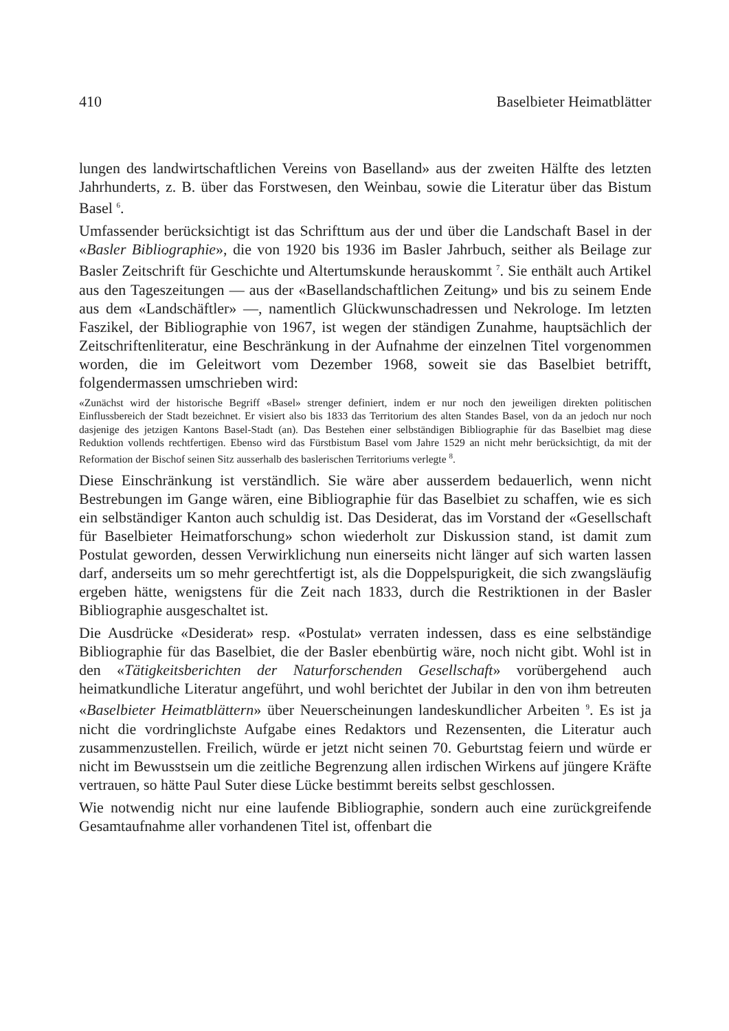410 Baselbieter Heimatblätter
lungen des landwirtschaftlichen Vereins von Baselland» aus der zweiten Hälfte des letzten Jahrhunderts, z. B. über das Forstwesen, den Weinbau, sowie die Literatur über das Bistum Basel <sup>6</sup>.
Umfassender berücksichtigt ist das Schrifttum aus der und über die Landschaft Basel in der «Basler Bibliographie», die von 1920 bis 1936 im Basler Jahrbuch, seither als Beilage zur Basler Zeitschrift für Geschichte und Altertumskunde herauskommt <sup>7</sup>. Sie enthält auch Artikel aus den Tageszeitungen — aus der «Basellandschaftlichen Zeitung» und bis zu seinem Ende aus dem «Landschäftler» —, namentlich Glückwunschadressen und Nekrologe. Im letzten Faszikel, der Bibliographie von 1967, ist wegen der ständigen Zunahme, hauptsächlich der Zeitschriftenliteratur, eine Beschränkung in der Aufnahme der einzelnen Titel vorgenommen worden, die im Geleitwort vom Dezember 1968, soweit sie das Baselbiet betrifft, folgendermassen umschrieben wird:
«Zunächst wird der historische Begriff «Basel» strenger definiert, indem er nur noch den jeweiligen direkten politischen Einflussbereich der Stadt bezeichnet. Er visiert also bis 1833 das Territorium des alten Standes Basel, von da an jedoch nur noch dasjenige des jetzigen Kantons Basel-Stadt (an). Das Bestehen einer selbständigen Bibliographie für das Baselbiet mag diese Reduktion vollends rechtfertigen. Ebenso wird das Fürstbistum Basel vom Jahre 1529 an nicht mehr berücksichtigt, da mit der Reformation der Bischof seinen Sitz ausserhalb des baslerischen Territoriums verlegte <sup>8</sup>.
Diese Einschränkung ist verständlich. Sie wäre aber ausserdem bedauerlich, wenn nicht Bestrebungen im Gange wären, eine Bibliographie für das Baselbiet zu schaffen, wie es sich ein selbständiger Kanton auch schuldig ist. Das Desiderat, das im Vorstand der «Gesellschaft für Baselbieter Heimatforschung» schon wiederholt zur Diskussion stand, ist damit zum Postulat geworden, dessen Verwirklichung nun einerseits nicht länger auf sich warten lassen darf, anderseits um so mehr gerechtfertigt ist, als die Doppelspurigkeit, die sich zwangsläufig ergeben hätte, wenigstens für die Zeit nach 1833, durch die Restriktionen in der Basler Bibliographie ausgeschaltet ist.
Die Ausdrücke «Desiderat» resp. «Postulat» verraten indessen, dass es eine selbständige Bibliographie für das Baselbiet, die der Basler ebenbürtig wäre, noch nicht gibt. Wohl ist in den «Tätigkeitsberichten der Naturforschenden Gesellschaft» vorübergehend auch heimatkundliche Literatur angeführt, und wohl berichtet der Jubilar in den von ihm betreuten «Baselbieter Heimatblättern» über Neuerscheinungen landeskundlicher Arbeiten <sup>9</sup>. Es ist ja nicht die vordringlichste Aufgabe eines Redaktors und Rezensenten, die Literatur auch zusammenzustellen. Freilich, würde er jetzt nicht seinen 70. Geburtstag feiern und würde er nicht im Bewusstsein um die zeitliche Begrenzung allen irdischen Wirkens auf jüngere Kräfte vertrauen, so hätte Paul Suter diese Lücke bestimmt bereits selbst geschlossen.
Wie notwendig nicht nur eine laufende Bibliographie, sondern auch eine zurückgreifende Gesamtaufnahme aller vorhandenen Titel ist, offenbart die